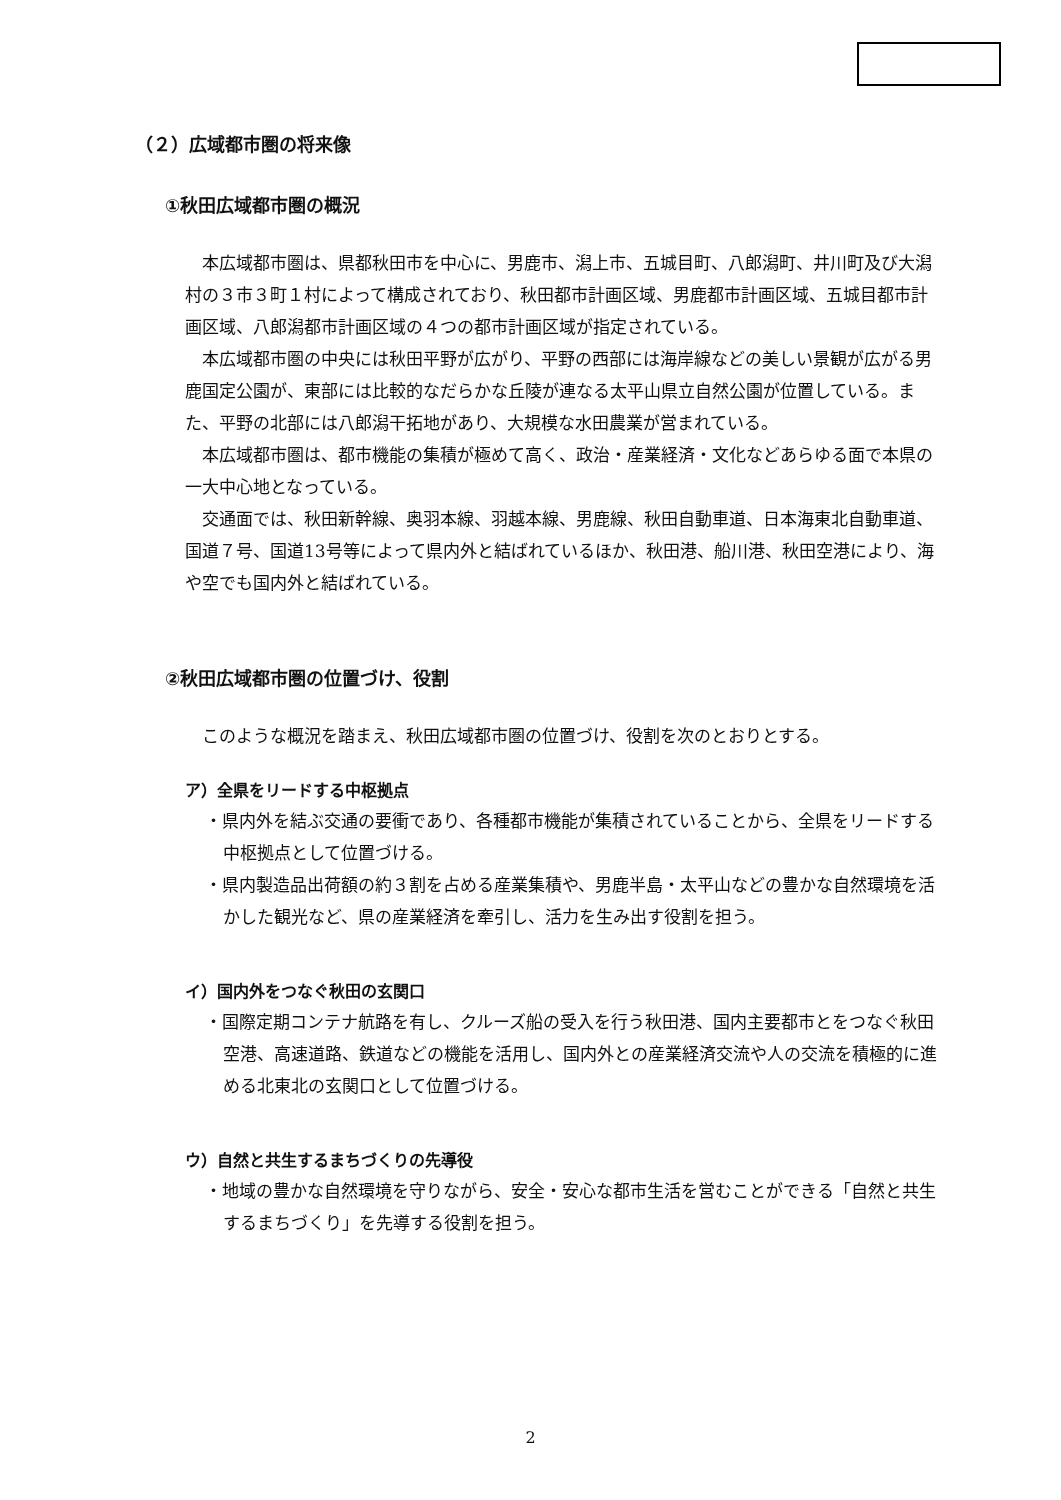（２）広域都市圏の将来像
①秋田広域都市圏の概況
本広域都市圏は、県都秋田市を中心に、男鹿市、潟上市、五城目町、八郎潟町、井川町及び大潟村の３市３町１村によって構成されており、秋田都市計画区域、男鹿都市計画区域、五城目都市計画区域、八郎潟都市計画区域の４つの都市計画区域が指定されている。
本広域都市圏の中央には秋田平野が広がり、平野の西部には海岸線などの美しい景観が広がる男鹿国定公園が、東部には比較的なだらかな丘陵が連なる太平山県立自然公園が位置している。また、平野の北部には八郎潟干拓地があり、大規模な水田農業が営まれている。
本広域都市圏は、都市機能の集積が極めて高く、政治・産業経済・文化などあらゆる面で本県の一大中心地となっている。
交通面では、秋田新幹線、奥羽本線、羽越本線、男鹿線、秋田自動車道、日本海東北自動車道、国道７号、国道13号等によって県内外と結ばれているほか、秋田港、船川港、秋田空港により、海や空でも国内外と結ばれている。
②秋田広域都市圏の位置づけ、役割
このような概況を踏まえ、秋田広域都市圏の位置づけ、役割を次のとおりとする。
ア）全県をリードする中枢拠点
・県内外を結ぶ交通の要衝であり、各種都市機能が集積されていることから、全県をリードする中枢拠点として位置づける。
・県内製造品出荷額の約３割を占める産業集積や、男鹿半島・太平山などの豊かな自然環境を活かした観光など、県の産業経済を牽引し、活力を生み出す役割を担う。
イ）国内外をつなぐ秋田の玄関口
・国際定期コンテナ航路を有し、クルーズ船の受入を行う秋田港、国内主要都市とをつなぐ秋田空港、高速道路、鉄道などの機能を活用し、国内外との産業経済交流や人の交流を積極的に進める北東北の玄関口として位置づける。
ウ）自然と共生するまちづくりの先導役
・地域の豊かな自然環境を守りながら、安全・安心な都市生活を営むことができる「自然と共生するまちづくり」を先導する役割を担う。
2